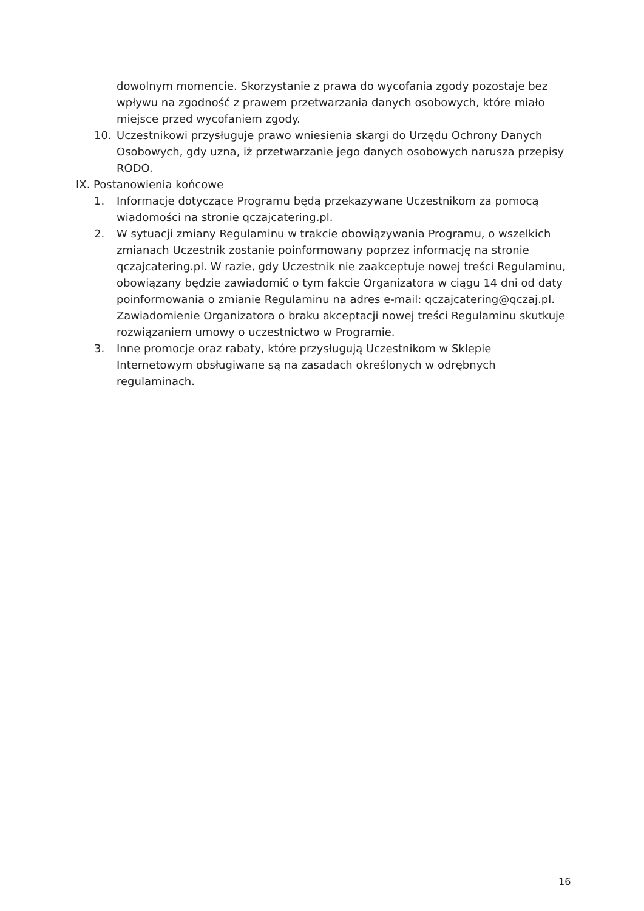dowolnym momencie. Skorzystanie z prawa do wycofania zgody pozostaje bez wpływu na zgodność z prawem przetwarzania danych osobowych, które miało miejsce przed wycofaniem zgody.
10. Uczestnikowi przysługuje prawo wniesienia skargi do Urzędu Ochrony Danych Osobowych, gdy uzna, iż przetwarzanie jego danych osobowych narusza przepisy RODO.
IX. Postanowienia końcowe
1. Informacje dotyczące Programu będą przekazywane Uczestnikom za pomocą wiadomości na stronie qczajcatering.pl.
2. W sytuacji zmiany Regulaminu w trakcie obowiązywania Programu, o wszelkich zmianach Uczestnik zostanie poinformowany poprzez informację na stronie qczajcatering.pl. W razie, gdy Uczestnik nie zaakceptuje nowej treści Regulaminu, obowiązany będzie zawiadomić o tym fakcie Organizatora w ciągu 14 dni od daty poinformowania o zmianie Regulaminu na adres e-mail: qczajcatering@qczaj.pl. Zawiadomienie Organizatora o braku akceptacji nowej treści Regulaminu skutkuje rozwiązaniem umowy o uczestnictwo w Programie.
3. Inne promocje oraz rabaty, które przysługują Uczestnikom w Sklepie Internetowym obsługiwane są na zasadach określonych w odrębnych regulaminach.
16